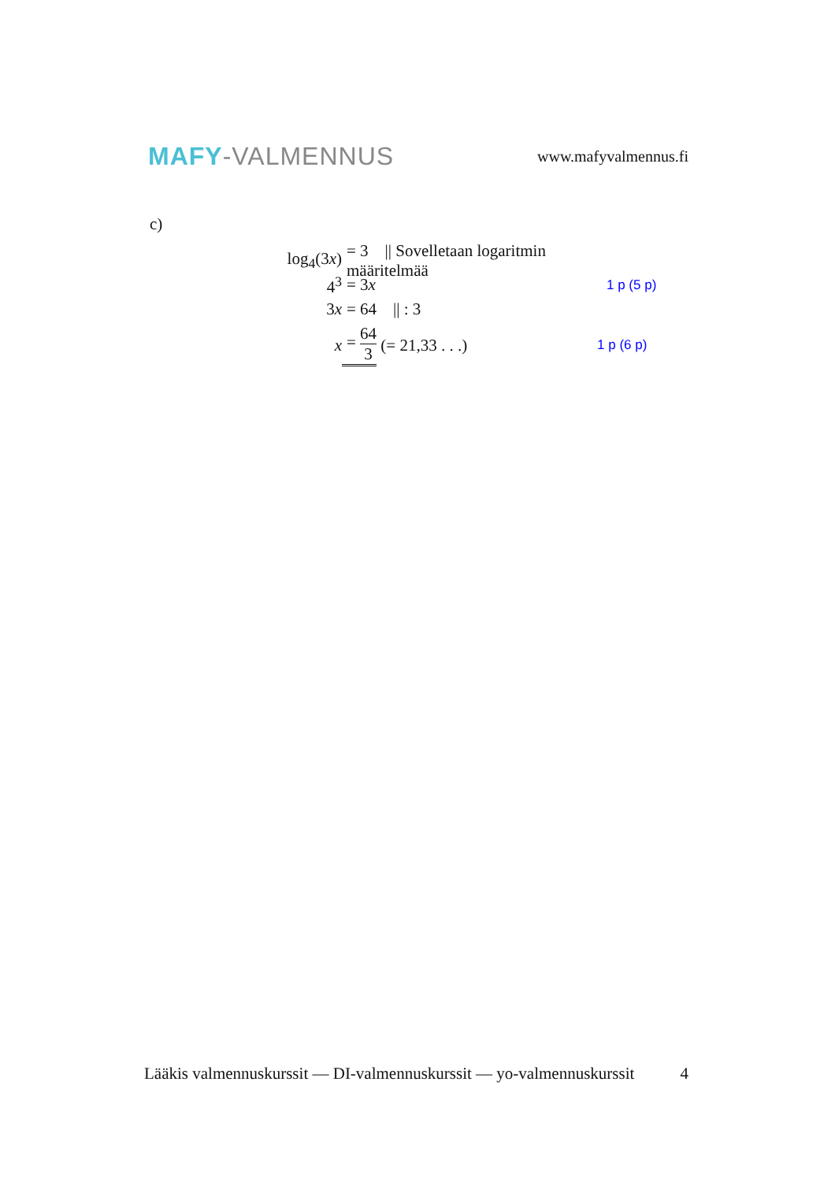MAFY-VALMENNUS
www.mafyvalmennus.fi
c)
log<sub>4</sub>(3x) = 3 || Sovelletaan logaritmin määritelmää
4<sup>3</sup> = 3x 1 p (5 p)
3x = 64 || : 3
x = 64 3 (= 21,33 . . .) 1 p (6 p)
Lääkis valmennuskurssit — DI-valmennuskurssit — yo-valmennuskurssit 4